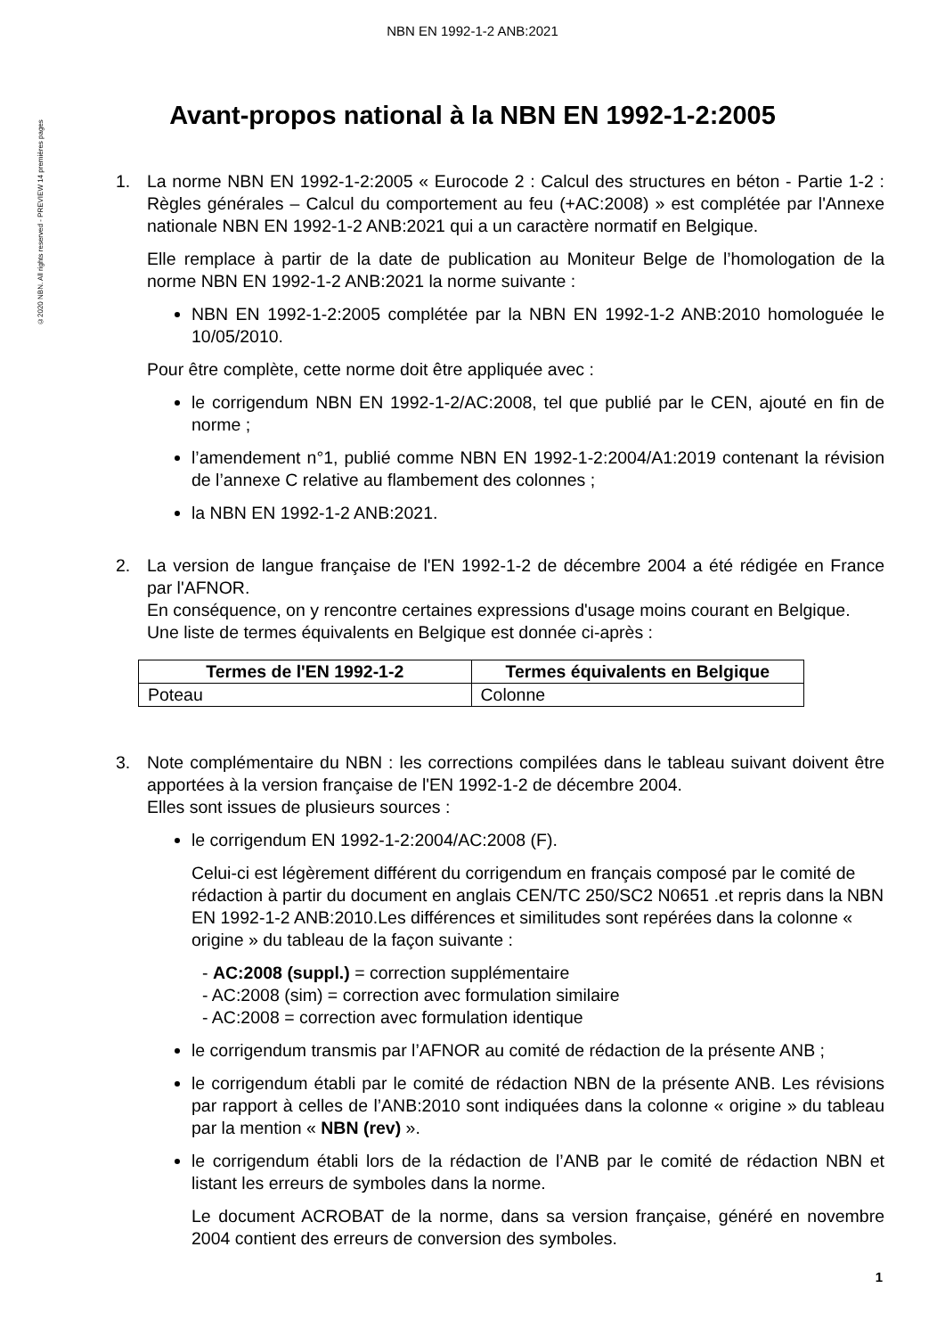©2020 NBN. All rights reserved - PREVIEW 14 premières pages
NBN EN 1992-1-2 ANB:2021
Avant-propos national à la NBN EN 1992-1-2:2005
1. La norme NBN EN 1992-1-2:2005 « Eurocode 2 : Calcul des structures en béton - Partie 1-2 : Règles générales – Calcul du comportement au feu (+AC:2008) » est complétée par l'Annexe nationale NBN EN 1992-1-2 ANB:2021 qui a un caractère normatif en Belgique.
Elle remplace à partir de la date de publication au Moniteur Belge de l’homologation de la norme NBN EN 1992-1-2 ANB:2021 la norme suivante :
NBN EN 1992-1-2:2005 complétée par la NBN EN 1992-1-2 ANB:2010 homologuée le 10/05/2010.
Pour être complète, cette norme doit être appliquée avec :
le corrigendum NBN EN 1992-1-2/AC:2008, tel que publié par le CEN, ajouté en fin de norme ;
l’amendement n°1, publié comme NBN EN 1992-1-2:2004/A1:2019 contenant la révision de l’annexe C relative au flambement des colonnes ;
la NBN EN 1992-1-2 ANB:2021.
2. La version de langue française de l'EN 1992-1-2 de décembre 2004 a été rédigée en France par l'AFNOR.
En conséquence, on y rencontre certaines expressions d'usage moins courant en Belgique.
Une liste de termes équivalents en Belgique est donnée ci-après :
| Termes de l'EN 1992-1-2 | Termes équivalents en Belgique |
| --- | --- |
| Poteau | Colonne |
3. Note complémentaire du NBN : les corrections compilées dans le tableau suivant doivent être apportées à la version française de l'EN 1992-1-2 de décembre 2004.
Elles sont issues de plusieurs sources :
le corrigendum EN 1992-1-2:2004/AC:2008 (F).
Celui-ci est légèrement différent du corrigendum en français composé par le comité de rédaction à partir du document en anglais CEN/TC 250/SC2 N0651 .et repris dans la NBN EN 1992-1-2 ANB:2010.Les différences et similitudes sont repérées dans la colonne « origine » du tableau de la façon suivante :
- AC:2008 (suppl.) = correction supplémentaire
- AC:2008 (sim) = correction avec formulation similaire
- AC:2008 = correction avec formulation identique
le corrigendum transmis par l’AFNOR au comité de rédaction de la présente ANB ;
le corrigendum établi par le comité de rédaction NBN de la présente ANB. Les révisions par rapport à celles de l’ANB:2010 sont indiquées dans la colonne « origine » du tableau par la mention « NBN (rev) ».
le corrigendum établi lors de la rédaction de l’ANB par le comité de rédaction NBN et listant les erreurs de symboles dans la norme.
Le document ACROBAT de la norme, dans sa version française, généré en novembre 2004 contient des erreurs de conversion des symboles.
1